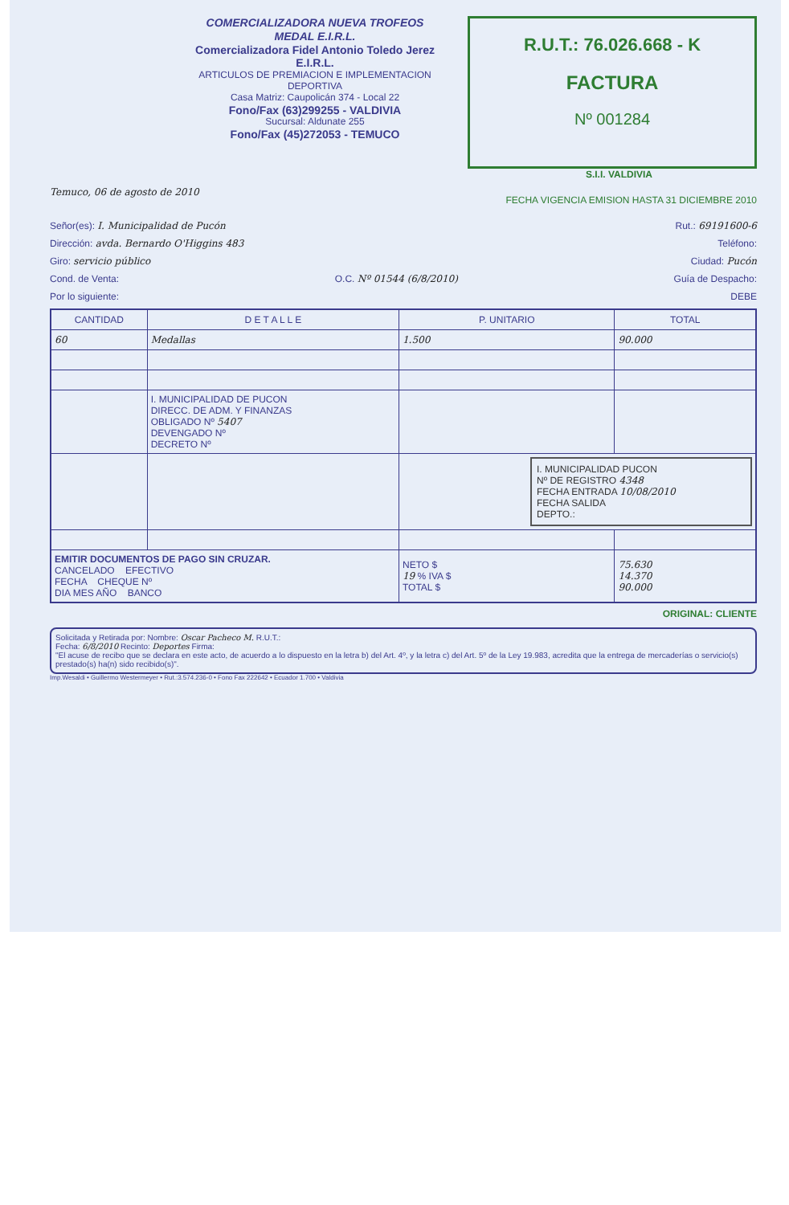COMERCIALIZADORA NUEVA TROFEOS MEDAL E.I.R.L.
Comercializadora Fidel Antonio Toledo Jerez E.I.R.L.
ARTICULOS DE PREMIACION E IMPLEMENTACION DEPORTIVA
Casa Matriz: Caupolicán 374 - Local 22
Fono/Fax (63)299255 - VALDIVIA
Sucursal: Aldunate 255
Fono/Fax (45)272053 - TEMUCO
R.U.T.: 76.026.668 - K
FACTURA
Nº 001284
S.I.I. VALDIVIA
Temuco, 06 de agosto de 2010 FECHA VIGENCIA EMISION HASTA 31 DICIEMBRE 2010
Señor(es): I. Municipalidad de Pucón Rut.: 69191600-6
Dirección: avda. Bernardo O'Higgins 483 Teléfono:
Giro: servicio público Ciudad: Pucón
Cond. de Venta: O.C. Nº 01544 (6/8/2010) Guía de Despacho:
Por lo siguiente: DEBE
| CANTIDAD | D E T A L L E | P. UNITARIO | TOTAL |
| --- | --- | --- | --- |
| 60 | Medallas | 1.500 | 90.000 |
| | I. MUNICIPALIDAD DE PUCON DIRECC. DE ADM. Y FINANZAS OBLIGADO Nº 5407 DEVENGADO Nº DECRETO Nº | | |
| | | I. MUNICIPALIDAD PUCON Nº DE REGISTRO 4348 FECHA ENTRADA 10/08/2010 FECHA SALIDA DEPTO.: | |
| EMITIR DOCUMENTOS DE PAGO SIN CRUZAR. CANCELADO EFECTIVO FECHA CHEQUE Nº DIA MES AÑO BANCO | | NETO $ 19 % IVA $ TOTAL $ | 75.630 14.370 90.000 |
ORIGINAL: CLIENTE
Solicitada y Retirada por: Nombre: Oscar Pacheco M. R.U.T.:
Fecha: 6/8/2010 Recinto: Deportes Firma:
"El acuse de recibo que se declara en este acto, de acuerdo a lo dispuesto en la letra b) del Art. 4º, y la letra c) del Art. 5º de la Ley 19.983, acredita que la entrega de mercaderías o servicio(s) prestado(s) ha(n) sido recibido(s)".
Imp.Wesaldi • Guillermo Westermeyer • Rut.:3.574.236-0 • Fono Fax 222642 • Ecuador 1.700 • Valdivia